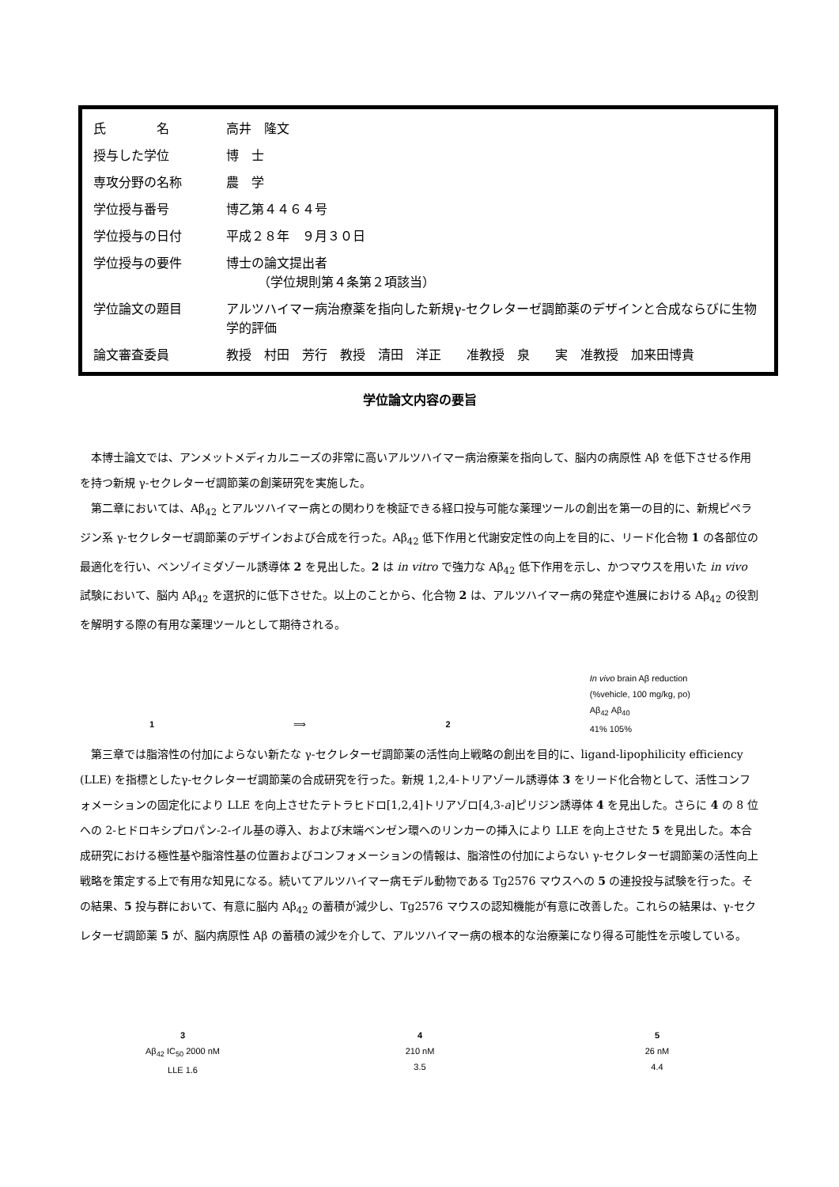| 氏 名 | 高井 隆文 |
| 授与した学位 | 博 士 |
| 専攻分野の名称 | 農 学 |
| 学位授与番号 | 博乙第４４６４号 |
| 学位授与の日付 | 平成２８年 ９月３０日 |
| 学位授与の要件 | 博士の論文提出者 （学位規則第４条第２項該当） |
| 学位論文の題目 | アルツハイマー病治療薬を指向した新規γ-セクレターゼ調節薬のデザインと合成ならびに生物学的評価 |
| 論文審査委員 | 教授 村田 芳行 教授 清田 洋正 准教授 泉 実 准教授 加来田博貴 |
学位論文内容の要旨
本博士論文では、アンメットメディカルニーズの非常に高いアルツハイマー病治療薬を指向して、脳内の病原性 Aβ を低下させる作用を持つ新規 γ-セクレターゼ調節薬の創薬研究を実施した。
第二章においては、Aβ<sub>42</sub> とアルツハイマー病との関わりを検証できる経口投与可能な薬理ツールの創出を第一の目的に、新規ピペラジン系 γ-セクレターゼ調節薬のデザインおよび合成を行った。Aβ<sub>42</sub> 低下作用と代謝安定性の向上を目的に、リード化合物 1 の各部位の最適化を行い、ベンゾイミダゾール誘導体 2 を見出した。2 は in vitro で強力な Aβ<sub>42</sub> 低下作用を示し、かつマウスを用いた in vivo 試験において、脳内 Aβ<sub>42</sub> を選択的に低下させた。以上のことから、化合物 2 は、アルツハイマー病の発症や進展における Aβ<sub>42</sub> の役割を解明する際の有用な薬理ツールとして期待される。
1
⟹
2
In vivo brain Aβ reduction
(%vehicle, 100 mg/kg, po)
Aβ<sub>42</sub> Aβ<sub>40</sub>
41% 105%
第三章では脂溶性の付加によらない新たな γ-セクレターゼ調節薬の活性向上戦略の創出を目的に、ligand-lipophilicity efficiency (LLE) を指標としたγ-セクレターゼ調節薬の合成研究を行った。新規 1,2,4-トリアゾール誘導体 3 をリード化合物として、活性コンフォメーションの固定化により LLE を向上させたテトラヒドロ[1,2,4]トリアゾロ[4,3-a]ピリジン誘導体 4 を見出した。さらに 4 の 8 位への 2-ヒドロキシプロパン-2-イル基の導入、および末端ベンゼン環へのリンカーの挿入により LLE を向上させた 5 を見出した。本合成研究における極性基や脂溶性基の位置およびコンフォメーションの情報は、脂溶性の付加によらない γ-セクレターゼ調節薬の活性向上戦略を策定する上で有用な知見になる。続いてアルツハイマー病モデル動物である Tg2576 マウスへの 5 の連投投与試験を行った。その結果、5 投与群において、有意に脳内 Aβ<sub>42</sub> の蓄積が減少し、Tg2576 マウスの認知機能が有意に改善した。これらの結果は、γ-セクレターゼ調節薬 5 が、脳内病原性 Aβ の蓄積の減少を介して、アルツハイマー病の根本的な治療薬になり得る可能性を示唆している。
3
Aβ<sub>42</sub> IC<sub>50</sub> 2000 nM
LLE 1.6
4
210 nM
3.5
5
26 nM
4.4